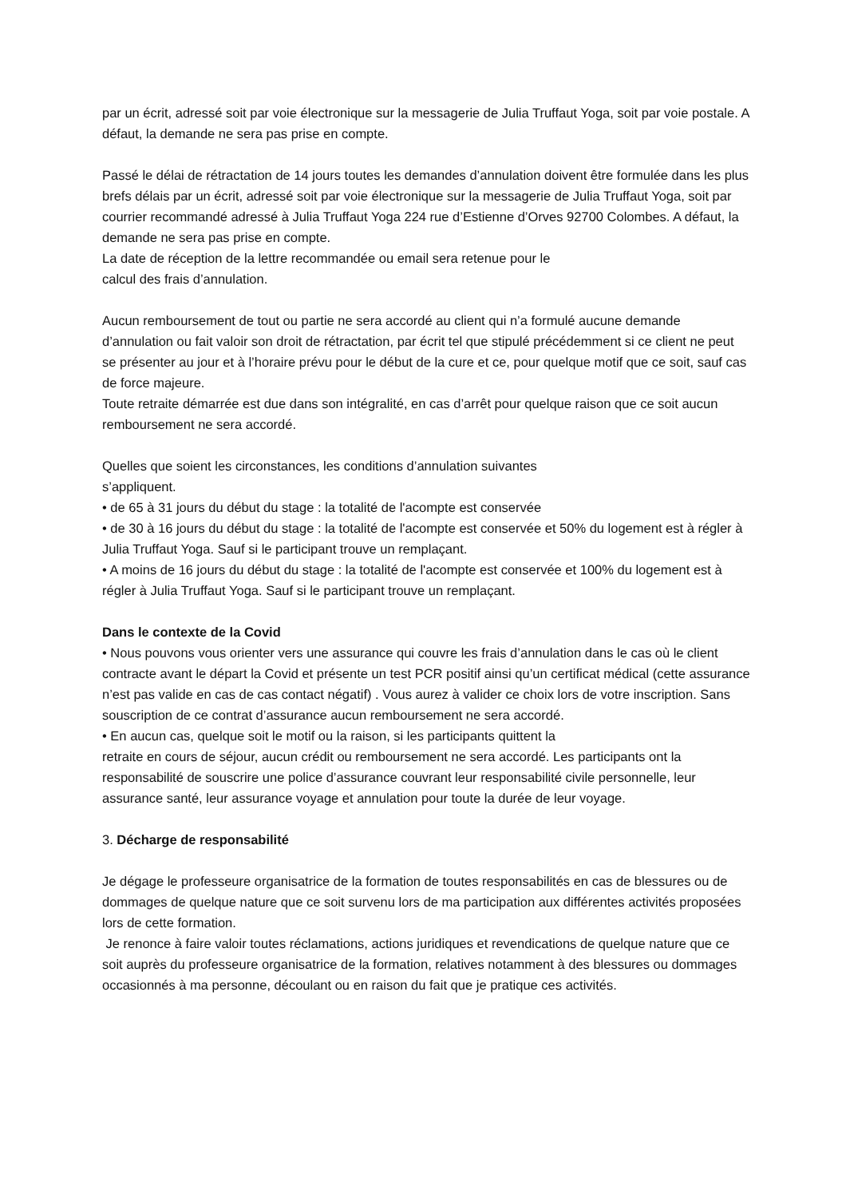par un écrit, adressé soit par voie électronique sur la messagerie de Julia Truffaut Yoga, soit par voie postale. A défaut, la demande ne sera pas prise en compte.
Passé le délai de rétractation de 14 jours toutes les demandes d’annulation doivent être formulée dans les plus brefs délais par un écrit, adressé soit par voie électronique sur la messagerie de Julia Truffaut Yoga, soit par courrier recommandé adressé à Julia Truffaut Yoga 224 rue d’Estienne d’Orves 92700 Colombes. A défaut, la demande ne sera pas prise en compte.
La date de réception de la lettre recommandée ou email sera retenue pour le
calcul des frais d’annulation.
Aucun remboursement de tout ou partie ne sera accordé au client qui n’a formulé aucune demande d’annulation ou fait valoir son droit de rétractation, par écrit tel que stipulé précédemment si ce client ne peut se présenter au jour et à l’horaire prévu pour le début de la cure et ce, pour quelque motif que ce soit, sauf cas de force majeure.
Toute retraite démarrée est due dans son intégralité, en cas d’arrêt pour quelque raison que ce soit aucun remboursement ne sera accordé.
Quelles que soient les circonstances, les conditions d’annulation suivantes
s’appliquent.
• de 65 à 31 jours du début du stage : la totalité de l'acompte est conservée
• de 30 à 16 jours du début du stage : la totalité de l'acompte est conservée et 50% du logement est à régler à Julia Truffaut Yoga. Sauf si le participant trouve un remplaçant.
• A moins de 16 jours du début du stage : la totalité de l'acompte est conservée et 100% du logement est à régler à Julia Truffaut Yoga. Sauf si le participant trouve un remplaçant.
Dans le contexte de la Covid
• Nous pouvons vous orienter vers une assurance qui couvre les frais d’annulation dans le cas où le client contracte avant le départ la Covid et présente un test PCR positif ainsi qu’un certificat médical (cette assurance n’est pas valide en cas de cas contact négatif) . Vous aurez à valider ce choix lors de votre inscription. Sans souscription de ce contrat d’assurance aucun remboursement ne sera accordé.
• En aucun cas, quelque soit le motif ou la raison, si les participants quittent la
retraite en cours de séjour, aucun crédit ou remboursement ne sera accordé. Les participants ont la responsabilité de souscrire une police d’assurance couvrant leur responsabilité civile personnelle, leur assurance santé, leur assurance voyage et annulation pour toute la durée de leur voyage.
3. Décharge de responsabilité
Je dégage le professeure organisatrice de la formation de toutes responsabilités en cas de blessures ou de dommages de quelque nature que ce soit survenu lors de ma participation aux différentes activités proposées lors de cette formation.
Je renonce à faire valoir toutes réclamations, actions juridiques et revendications de quelque nature que ce soit auprès du professeure organisatrice de la formation, relatives notamment à des blessures ou dommages occasionnés à ma personne, découlant ou en raison du fait que je pratique ces activités.